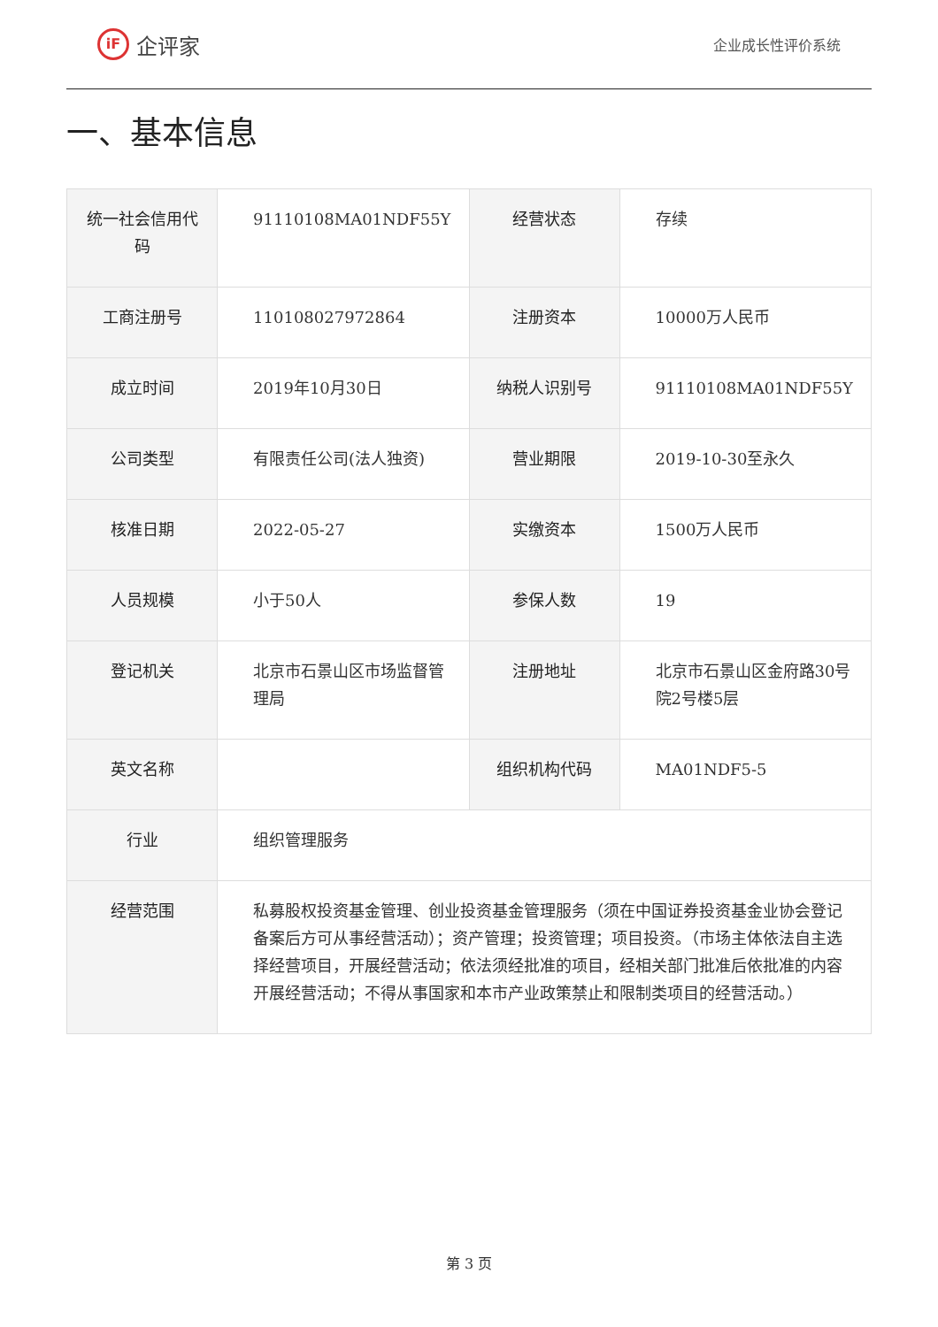iF 企评家
企业成长性评价系统
一、基本信息
| 统一社会信用代码 | 91110108MA01NDF55Y | 经营状态 | 存续 |
| 工商注册号 | 110108027972864 | 注册资本 | 10000万人民币 |
| 成立时间 | 2019年10月30日 | 纳税人识别号 | 91110108MA01NDF55Y |
| 公司类型 | 有限责任公司(法人独资) | 营业期限 | 2019-10-30至永久 |
| 核准日期 | 2022-05-27 | 实缴资本 | 1500万人民币 |
| 人员规模 | 小于50人 | 参保人数 | 19 |
| 登记机关 | 北京市石景山区市场监督管理局 | 注册地址 | 北京市石景山区金府路30号院2号楼5层 |
| 英文名称 | | 组织机构代码 | MA01NDF5-5 |
| 行业 | 组织管理服务 | | |
| 经营范围 | 私募股权投资基金管理、创业投资基金管理服务（须在中国证券投资基金业协会登记备案后方可从事经营活动）；资产管理；投资管理；项目投资。（市场主体依法自主选择经营项目，开展经营活动；依法须经批准的项目，经相关部门批准后依批准的内容开展经营活动；不得从事国家和本市产业政策禁止和限制类项目的经营活动。） | | |
第 3 页